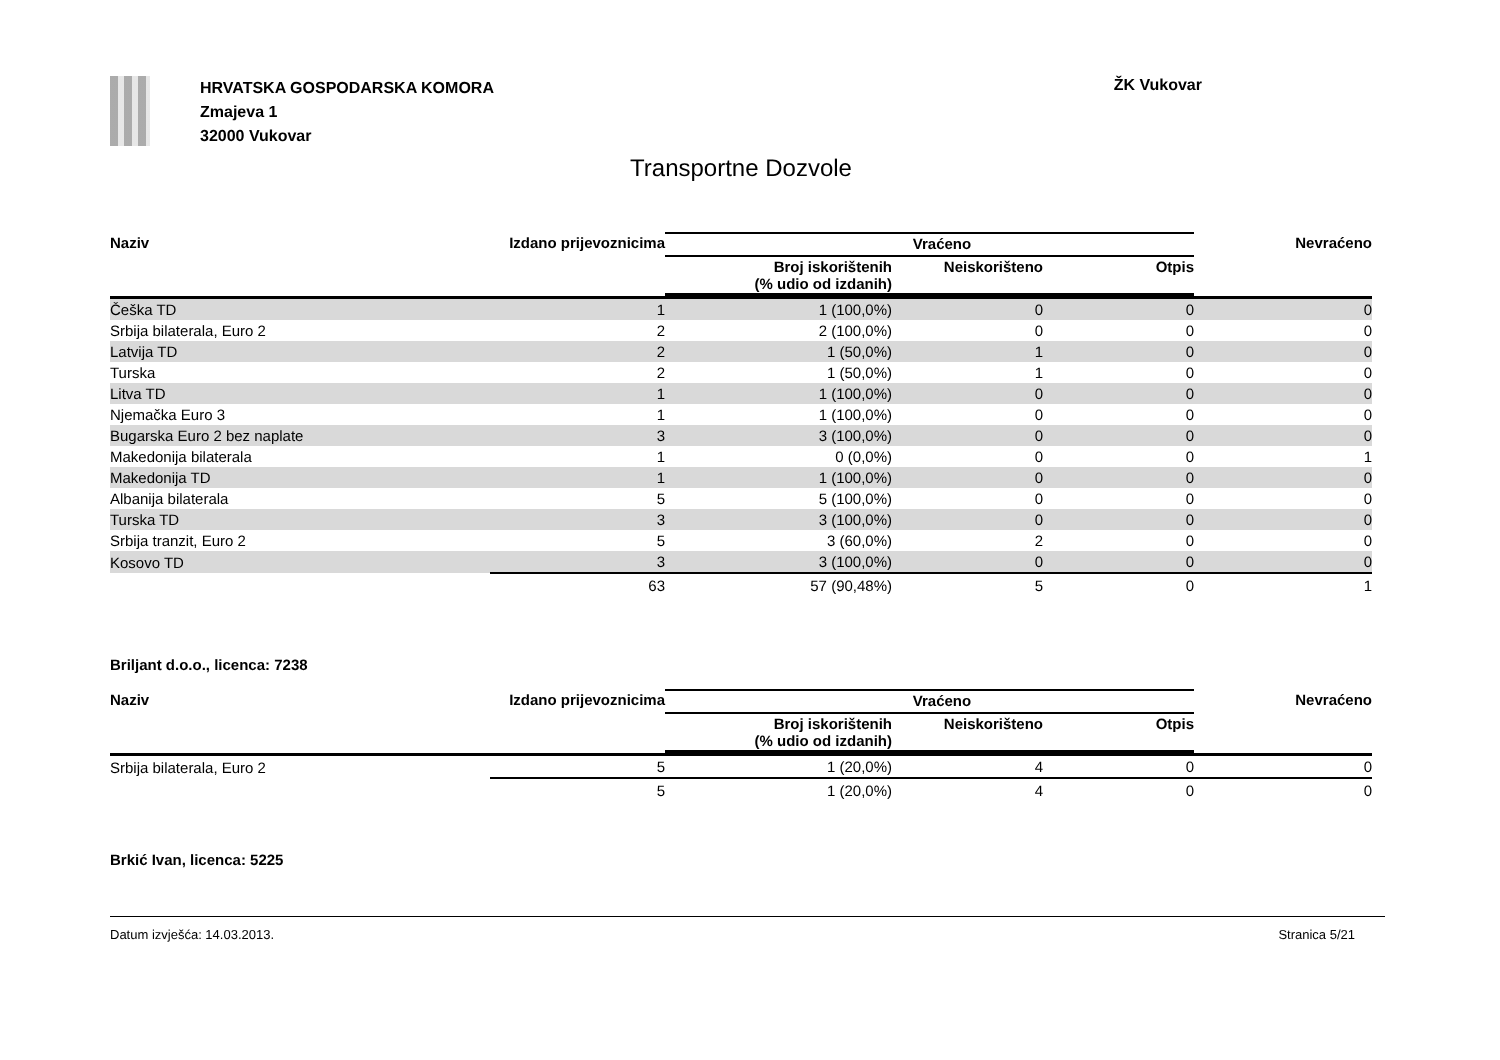HRVATSKA GOSPODARSKA KOMORA
Zmajeva 1
32000 Vukovar
ŽK Vukovar
Transportne Dozvole
| Naziv | Izdano prijevoznicima | Vraćeno | | | Nevraćeno |
| --- | --- | --- | --- | --- | --- |
| | | Broj iskorištenih (% udio od izdanih) | Neiskorišteno | Otpis | |
| Češka TD | 1 | 1 (100,0%) | 0 | 0 | 0 |
| Srbija bilaterala, Euro 2 | 2 | 2 (100,0%) | 0 | 0 | 0 |
| Latvija TD | 2 | 1 (50,0%) | 1 | 0 | 0 |
| Turska | 2 | 1 (50,0%) | 1 | 0 | 0 |
| Litva TD | 1 | 1 (100,0%) | 0 | 0 | 0 |
| Njemačka Euro 3 | 1 | 1 (100,0%) | 0 | 0 | 0 |
| Bugarska Euro 2 bez naplate | 3 | 3 (100,0%) | 0 | 0 | 0 |
| Makedonija bilaterala | 1 | 0 (0,0%) | 0 | 0 | 1 |
| Makedonija TD | 1 | 1 (100,0%) | 0 | 0 | 0 |
| Albanija bilaterala | 5 | 5 (100,0%) | 0 | 0 | 0 |
| Turska TD | 3 | 3 (100,0%) | 0 | 0 | 0 |
| Srbija tranzit, Euro 2 | 5 | 3 (60,0%) | 2 | 0 | 0 |
| Kosovo TD | 3 | 3 (100,0%) | 0 | 0 | 0 |
| | 63 | 57 (90,48%) | 5 | 0 | 1 |
Briljant d.o.o., licenca: 7238
| Naziv | Izdano prijevoznicima | Vraćeno | | | Nevraćeno |
| --- | --- | --- | --- | --- | --- |
| | | Broj iskorištenih (% udio od izdanih) | Neiskorišteno | Otpis | |
| Srbija bilaterala, Euro 2 | 5 | 1 (20,0%) | 4 | 0 | 0 |
| | 5 | 1 (20,0%) | 4 | 0 | 0 |
Brkić Ivan, licenca: 5225
Datum izvješća: 14.03.2013. Stranica 5/21